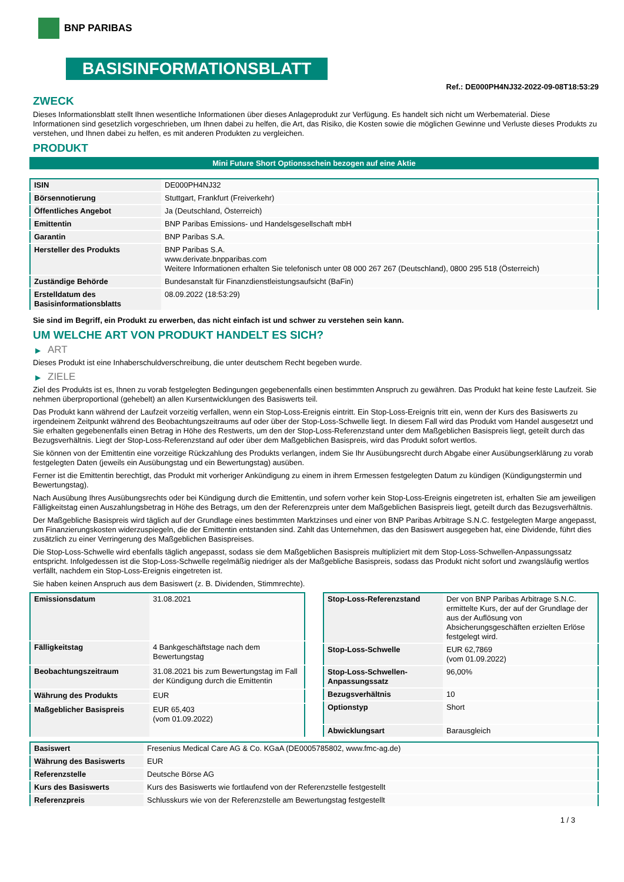BNP PARIBAS
BASISINFORMATIONSBLATT
Ref.: DE000PH4NJ32-2022-09-08T18:53:29
ZWECK
Dieses Informationsblatt stellt Ihnen wesentliche Informationen über dieses Anlageprodukt zur Verfügung. Es handelt sich nicht um Werbematerial. Diese Informationen sind gesetzlich vorgeschrieben, um Ihnen dabei zu helfen, die Art, das Risiko, die Kosten sowie die möglichen Gewinne und Verluste dieses Produkts zu verstehen, und Ihnen dabei zu helfen, es mit anderen Produkten zu vergleichen.
PRODUKT
Mini Future Short Optionsschein bezogen auf eine Aktie
| ISIN | DE000PH4NJ32 |
| Börsennotierung | Stuttgart, Frankfurt (Freiverkehr) |
| Öffentliches Angebot | Ja (Deutschland, Österreich) |
| Emittentin | BNP Paribas Emissions- und Handelsgesellschaft mbH |
| Garantin | BNP Paribas S.A. |
| Hersteller des Produkts | BNP Paribas S.A. www.derivate.bnpparibas.com Weitere Informationen erhalten Sie telefonisch unter 08 000 267 267 (Deutschland), 0800 295 518 (Österreich) |
| Zuständige Behörde | Bundesanstalt für Finanzdienstleistungsaufsicht (BaFin) |
| Erstelldatum des Basisinformationsblatts | 08.09.2022 (18:53:29) |
Sie sind im Begriff, ein Produkt zu erwerben, das nicht einfach ist und schwer zu verstehen sein kann.
UM WELCHE ART VON PRODUKT HANDELT ES SICH?
▶ ART
Dieses Produkt ist eine Inhaberschuldverschreibung, die unter deutschem Recht begeben wurde.
▶ ZIELE
Ziel des Produkts ist es, Ihnen zu vorab festgelegten Bedingungen gegebenenfalls einen bestimmten Anspruch zu gewähren. Das Produkt hat keine feste Laufzeit. Sie nehmen überproportional (gehebelt) an allen Kursentwicklungen des Basiswerts teil.
Das Produkt kann während der Laufzeit vorzeitig verfallen, wenn ein Stop-Loss-Ereignis eintritt. Ein Stop-Loss-Ereignis tritt ein, wenn der Kurs des Basiswerts zu irgendeinem Zeitpunkt während des Beobachtungszeitraums auf oder über der Stop-Loss-Schwelle liegt. In diesem Fall wird das Produkt vom Handel ausgesetzt und Sie erhalten gegebenenfalls einen Betrag in Höhe des Restwerts, um den der Stop-Loss-Referenzstand unter dem Maßgeblichen Basispreis liegt, geteilt durch das Bezugsverhältnis. Liegt der Stop-Loss-Referenzstand auf oder über dem Maßgeblichen Basispreis, wird das Produkt sofort wertlos.
Sie können von der Emittentin eine vorzeitige Rückzahlung des Produkts verlangen, indem Sie Ihr Ausübungsrecht durch Abgabe einer Ausübungserklärung zu vorab festgelegten Daten (jeweils ein Ausübungstag und ein Bewertungstag) ausüben.
Ferner ist die Emittentin berechtigt, das Produkt mit vorheriger Ankündigung zu einem in ihrem Ermessen festgelegten Datum zu kündigen (Kündigungstermin und Bewertungstag).
Nach Ausübung Ihres Ausübungsrechts oder bei Kündigung durch die Emittentin, und sofern vorher kein Stop-Loss-Ereignis eingetreten ist, erhalten Sie am jeweiligen Fälligkeitstag einen Auszahlungsbetrag in Höhe des Betrags, um den der Referenzpreis unter dem Maßgeblichen Basispreis liegt, geteilt durch das Bezugsverhältnis.
Der Maßgebliche Basispreis wird täglich auf der Grundlage eines bestimmten Marktzinses und einer von BNP Paribas Arbitrage S.N.C. festgelegten Marge angepasst, um Finanzierungskosten widerzuspiegeln, die der Emittentin entstanden sind. Zahlt das Unternehmen, das den Basiswert ausgegeben hat, eine Dividende, führt dies zusätzlich zu einer Verringerung des Maßgeblichen Basispreises.
Die Stop-Loss-Schwelle wird ebenfalls täglich angepasst, sodass sie dem Maßgeblichen Basispreis multipliziert mit dem Stop-Loss-Schwellen-Anpassungssatz entspricht. Infolgedessen ist die Stop-Loss-Schwelle regelmäßig niedriger als der Maßgebliche Basispreis, sodass das Produkt nicht sofort und zwangsläufig wertlos verfällt, nachdem ein Stop-Loss-Ereignis eingetreten ist.
Sie haben keinen Anspruch aus dem Basiswert (z. B. Dividenden, Stimmrechte).
| Emissionsdatum | 31.08.2021 |
| Fälligkeitstag | 4 Bankgeschäftstage nach dem Bewertungstag |
| Beobachtungszeitraum | 31.08.2021 bis zum Bewertungstag im Fall der Kündigung durch die Emittentin |
| Währung des Produkts | EUR |
| Maßgeblicher Basispreis | EUR 65,403 (vom 01.09.2022) |
| Stop-Loss-Referenzstand | Der von BNP Paribas Arbitrage S.N.C. ermittelte Kurs, der auf der Grundlage der aus der Auflösung von Absicherungsgeschäften erzielten Erlöse festgelegt wird. |
| Stop-Loss-Schwelle | EUR 62,7869 (vom 01.09.2022) |
| Stop-Loss-Schwellen-Anpassungssatz | 96,00% |
| Bezugsverhältnis | 10 |
| Optionstyp | Short |
| Abwicklungsart | Barausgleich |
| Basiswert | Fresenius Medical Care AG & Co. KGaA (DE0005785802, www.fmc-ag.de) |
| Währung des Basiswerts | EUR |
| Referenzstelle | Deutsche Börse AG |
| Kurs des Basiswerts | Kurs des Basiswerts wie fortlaufend von der Referenzstelle festgestellt |
| Referenzpreis | Schlusskurs wie von der Referenzstelle am Bewertungstag festgestellt |
1 / 3